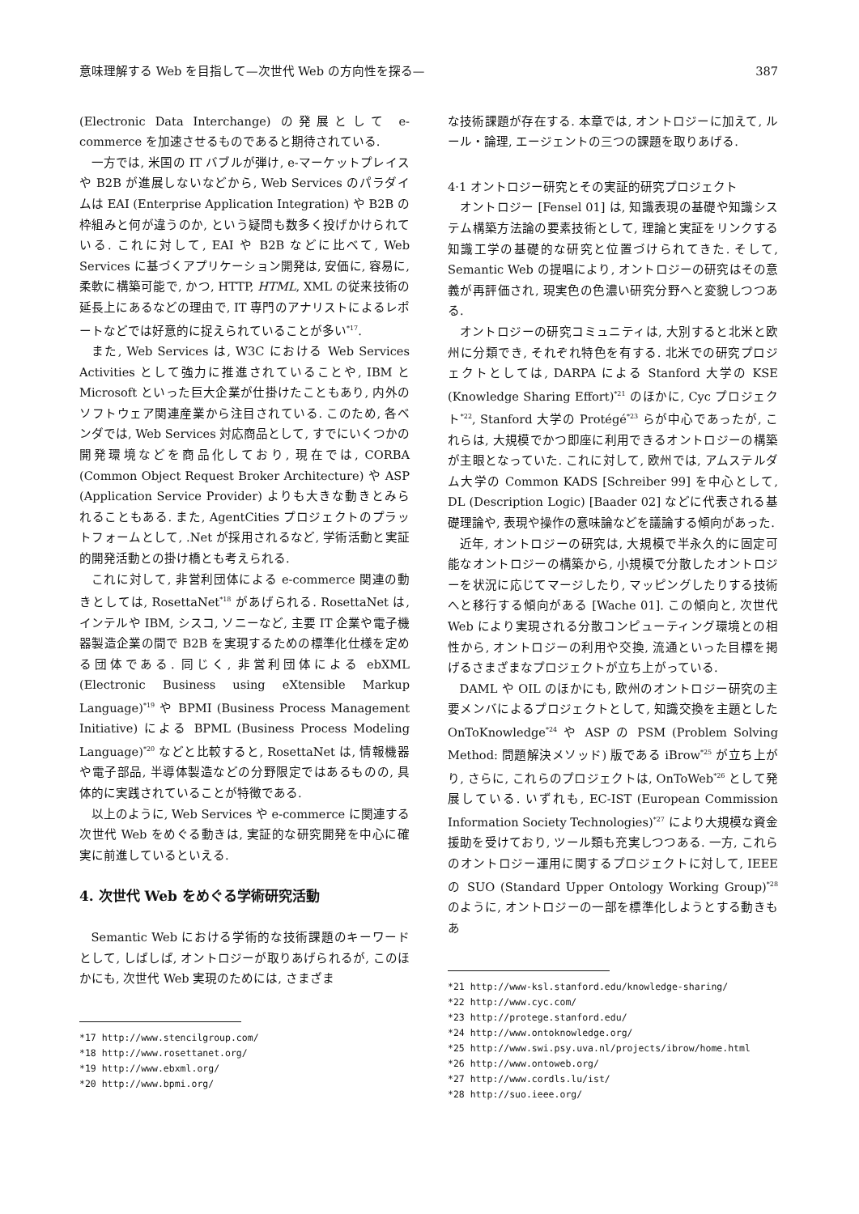意味理解する Web を目指して—次世代 Web の方向性を探る— 387
(Electronic Data Interchange) の発展として e-commerce を加速させるものであると期待されている.
一方では, 米国の IT バブルが弾け, e-マーケットプレイスや B2B が進展しないなどから, Web Services のパラダイムは EAI (Enterprise Application Integration) や B2B の枠組みと何が違うのか, という疑問も数多く投げかけられている. これに対して, EAI や B2B などに比べて, Web Services に基づくアプリケーション開発は, 安価に, 容易に, 柔軟に構築可能で, かつ, HTTP, HTML, XML の従来技術の延長上にあるなどの理由で, IT 専門のアナリストによるレポートなどでは好意的に捉えられていることが多い<sup>*17</sup>.
また, Web Services は, W3C における Web Services Activities として強力に推進されていることや, IBM と Microsoft といった巨大企業が仕掛けたこともあり, 内外のソフトウェア関連産業から注目されている. このため, 各ベンダでは, Web Services 対応商品として, すでにいくつかの開発環境などを商品化しており, 現在では, CORBA (Common Object Request Broker Architecture) や ASP (Application Service Provider) よりも大きな動きとみられることもある. また, AgentCities プロジェクトのプラットフォームとして, .Net が採用されるなど, 学術活動と実証的開発活動との掛け橋とも考えられる.
これに対して, 非営利団体による e-commerce 関連の動きとしては, RosettaNet<sup>*18</sup> があげられる. RosettaNet は, インテルや IBM, シスコ, ソニーなど, 主要 IT 企業や電子機器製造企業の間で B2B を実現するための標準化仕様を定める団体である. 同じく, 非営利団体による ebXML (Electronic Business using eXtensible Markup Language)<sup>*19</sup> や BPMI (Business Process Management Initiative) による BPML (Business Process Modeling Language)<sup>*20</sup> などと比較すると, RosettaNet は, 情報機器や電子部品, 半導体製造などの分野限定ではあるものの, 具体的に実践されていることが特徴である.
以上のように, Web Services や e-commerce に関連する次世代 Web をめぐる動きは, 実証的な研究開発を中心に確実に前進しているといえる.
4. 次世代 Web をめぐる学術研究活動
Semantic Web における学術的な技術課題のキーワードとして, しばしば, オントロジーが取りあげられるが, このほかにも, 次世代 Web 実現のためには, さまざま
*17 http://www.stencilgroup.com/
*18 http://www.rosettanet.org/
*19 http://www.ebxml.org/
*20 http://www.bpmi.org/
な技術課題が存在する. 本章では, オントロジーに加えて, ルール・論理, エージェントの三つの課題を取りあげる.
4·1 オントロジー研究とその実証的研究プロジェクト
オントロジー [Fensel 01] は, 知識表現の基礎や知識システム構築方法論の要素技術として, 理論と実証をリンクする知識工学の基礎的な研究と位置づけられてきた. そして, Semantic Web の提唱により, オントロジーの研究はその意義が再評価され, 現実色の色濃い研究分野へと変貌しつつある.
オントロジーの研究コミュニティは, 大別すると北米と欧州に分類でき, それぞれ特色を有する. 北米での研究プロジェクトとしては, DARPA による Stanford 大学の KSE (Knowledge Sharing Effort)<sup>*21</sup> のほかに, Cyc プロジェクト<sup>*22</sup>, Stanford 大学の Protégé<sup>*23</sup> らが中心であったが, これらは, 大規模でかつ即座に利用できるオントロジーの構築が主眼となっていた. これに対して, 欧州では, アムステルダム大学の Common KADS [Schreiber 99] を中心として, DL (Description Logic) [Baader 02] などに代表される基礎理論や, 表現や操作の意味論などを議論する傾向があった.
近年, オントロジーの研究は, 大規模で半永久的に固定可能なオントロジーの構築から, 小規模で分散したオントロジーを状況に応じてマージしたり, マッピングしたりする技術へと移行する傾向がある [Wache 01]. この傾向と, 次世代 Web により実現される分散コンピューティング環境との相性から, オントロジーの利用や交換, 流通といった目標を掲げるさまざまなプロジェクトが立ち上がっている.
DAML や OIL のほかにも, 欧州のオントロジー研究の主要メンバによるプロジェクトとして, 知識交換を主題とした OnToKnowledge<sup>*24</sup> や ASP の PSM (Problem Solving Method: 問題解決メソッド) 版である iBrow<sup>*25</sup> が立ち上がり, さらに, これらのプロジェクトは, OnToWeb<sup>*26</sup> として発展している. いずれも, EC-IST (European Commission Information Society Technologies)<sup>*27</sup> により大規模な資金援助を受けており, ツール類も充実しつつある. 一方, これらのオントロジー運用に関するプロジェクトに対して, IEEE の SUO (Standard Upper Ontology Working Group)<sup>*28</sup> のように, オントロジーの一部を標準化しようとする動きもあ
*21 http://www-ksl.stanford.edu/knowledge-sharing/
*22 http://www.cyc.com/
*23 http://protege.stanford.edu/
*24 http://www.ontoknowledge.org/
*25 http://www.swi.psy.uva.nl/projects/ibrow/home.html
*26 http://www.ontoweb.org/
*27 http://www.cordls.lu/ist/
*28 http://suo.ieee.org/